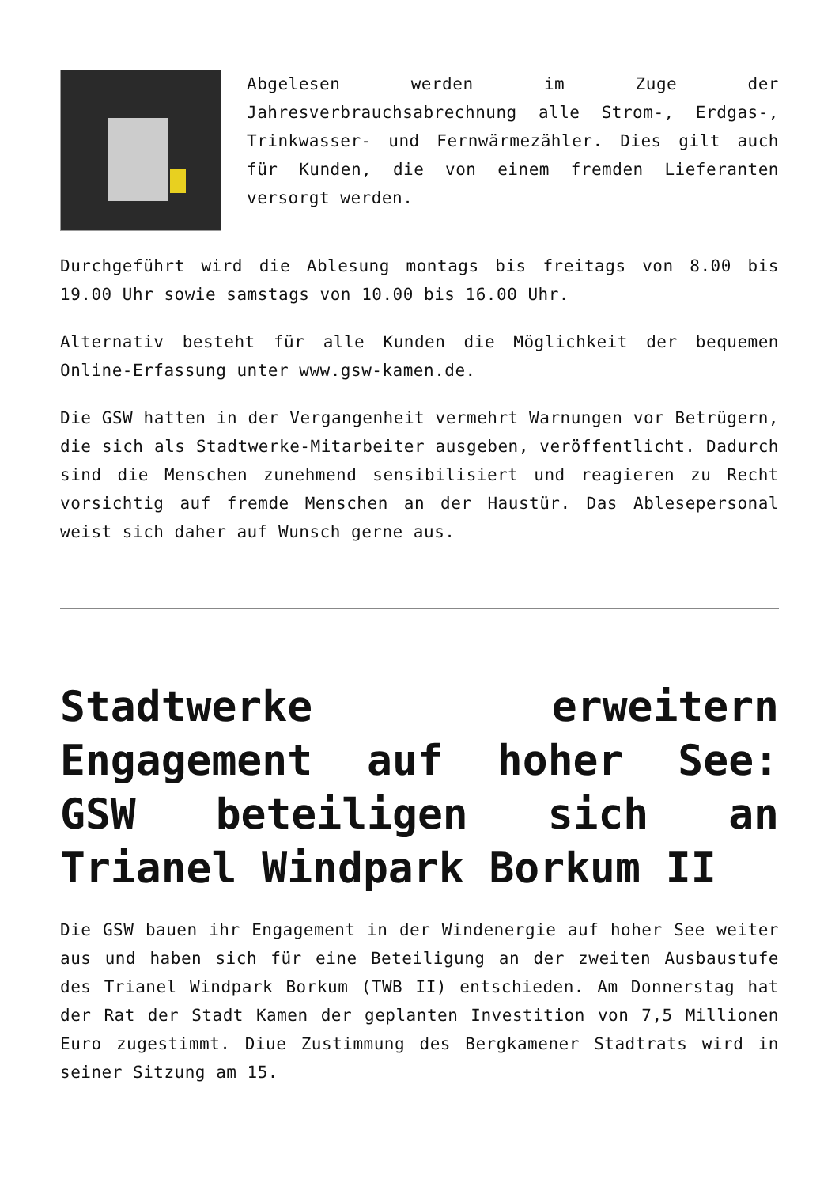Abgelesen werden im Zuge der Jahresverbrauchsabrechnung alle Strom-, Erdgas-, Trinkwasser- und Fernwärmezähler. Dies gilt auch für Kunden, die von einem fremden Lieferanten versorgt werden.
Durchgeführt wird die Ablesung montags bis freitags von 8.00 bis 19.00 Uhr sowie samstags von 10.00 bis 16.00 Uhr.
Alternativ besteht für alle Kunden die Möglichkeit der bequemen Online-Erfassung unter www.gsw-kamen.de.
Die GSW hatten in der Vergangenheit vermehrt Warnungen vor Betrügern, die sich als Stadtwerke-Mitarbeiter ausgeben, veröffentlicht. Dadurch sind die Menschen zunehmend sensibilisiert und reagieren zu Recht vorsichtig auf fremde Menschen an der Haustür. Das Ablesepersonal weist sich daher auf Wunsch gerne aus.
Stadtwerke erweitern Engagement auf hoher See: GSW beteiligen sich an Trianel Windpark Borkum II
Die GSW bauen ihr Engagement in der Windenergie auf hoher See weiter aus und haben sich für eine Beteiligung an der zweiten Ausbaustufe des Trianel Windpark Borkum (TWB II) entschieden. Am Donnerstag hat der Rat der Stadt Kamen der geplanten Investition von 7,5 Millionen Euro zugestimmt. Diue Zustimmung des Bergkamener Stadtrats wird in seiner Sitzung am 15.